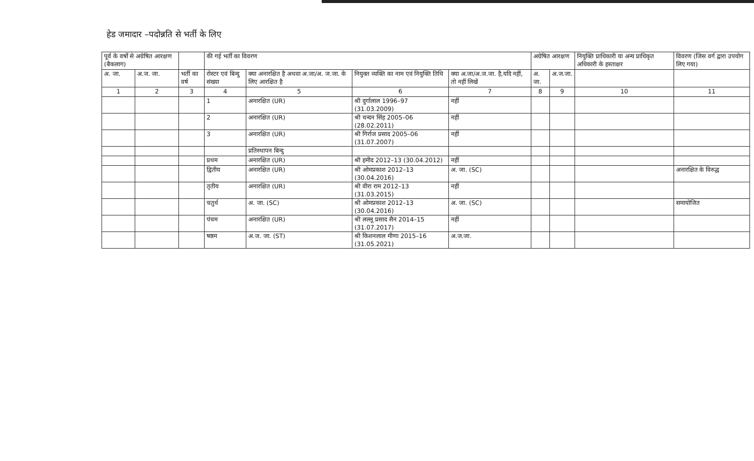हेड जमादार –पदोन्नति से भर्ती के लिए
| पूर्व के वर्षो से अग्रेषित आरक्षण (बैकलाग) | | | की गई भर्ती का विवरण | | | | अग्रेषित आरक्षण | | नियुक्ति प्राधिकारी या अन्य प्राधिकृत अधिकारी के हस्ताक्षर | विवरण (जिस वर्ग द्वारा उपयोग लिए गया) |
| --- | --- | --- | --- | --- | --- | --- | --- | --- | --- | --- |
| अ. जा. | अ.ज. जा. | भर्ती का वर्ष | रोस्टर एवं बिन्दु संख्या | क्या अनारक्षित है अथवा अ.जा/अ. ज.जा. के लिए आरक्षित है | नियुक्त व्यक्ति का नाम एवं नियुक्ति तिथि | क्या अ.जा/अ.ज.जा. है,यदि नहीं, तो नहीं लिखें | अ. जा. | अ.ज.जा. | | |
| 1 | 2 | 3 | 4 | 5 | 6 | 7 | 8 | 9 | 10 | 11 |
| | | | 1 | अनारक्षित (UR) | श्री दुर्गालाल 1996–97 (31.03.2009) | नहीं | | | | |
| | | | 2 | अनारक्षित (UR) | श्री चन्दन सिंह 2005–06 (28.02.2011) | नहीं | | | | |
| | | | 3 | अनारक्षित (UR) | श्री गिर्राज प्रसाद 2005–06 (31.07.2007) | नहीं | | | | |
| | | | | प्रतिस्थापन बिन्दु | | | | | | |
| | | | प्रथम | अनारक्षित (UR) | श्री हमीद 2012–13 (30.04.2012) | नहीं | | | | |
| | | | द्वितीय | अनारक्षित (UR) | श्री ओमप्रकाश 2012–13 (30.04.2016) | अ. जा. (SC) | | | | अनारक्षित के विरुद्ध |
| | | | तृतीय | अनारक्षित (UR) | श्री वीरा राम 2012–13 (31.03.2015) | नहीं | | | | |
| | | | चतुर्थ | अ. जा. (SC) | श्री ओमप्रकाश 2012–13 (30.04.2016) | अ. जा. (SC) | | | | समायोजित |
| | | | पंचम | अनारक्षित (UR) | श्री लल्लू प्रसाद सैन 2014–15 (31.07.2017) | नहीं | | | | |
| | | | षष्ठम | अ.ज. जा. (ST) | श्री किशनलाल मीणा 2015–16 (31.05.2021) | अ.ज.जा. | | | | |